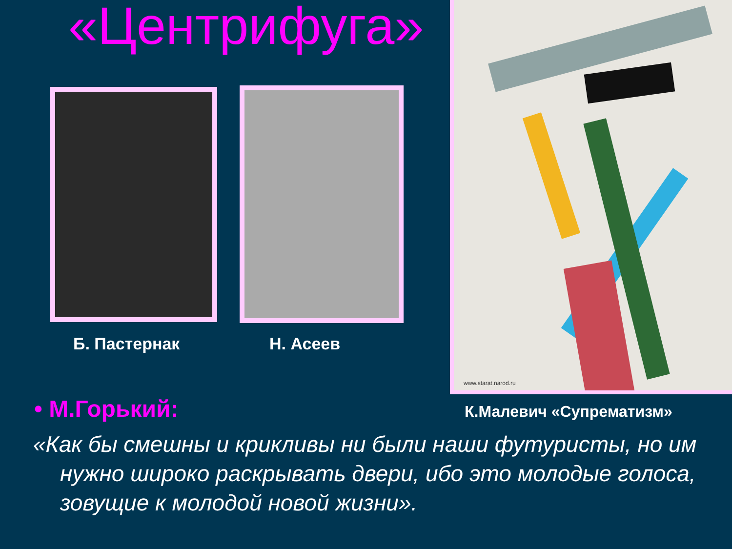«Центрифуга»
Б. Пастернак Н. Асеев
www.starat.narod.ru
К.Малевич «Супрематизм»
• М.Горький:
«Как бы смешны и крикливы ни были наши футуристы, но им нужно широко раскрывать двери, ибо это молодые голоса, зовущие к молодой новой жизни».